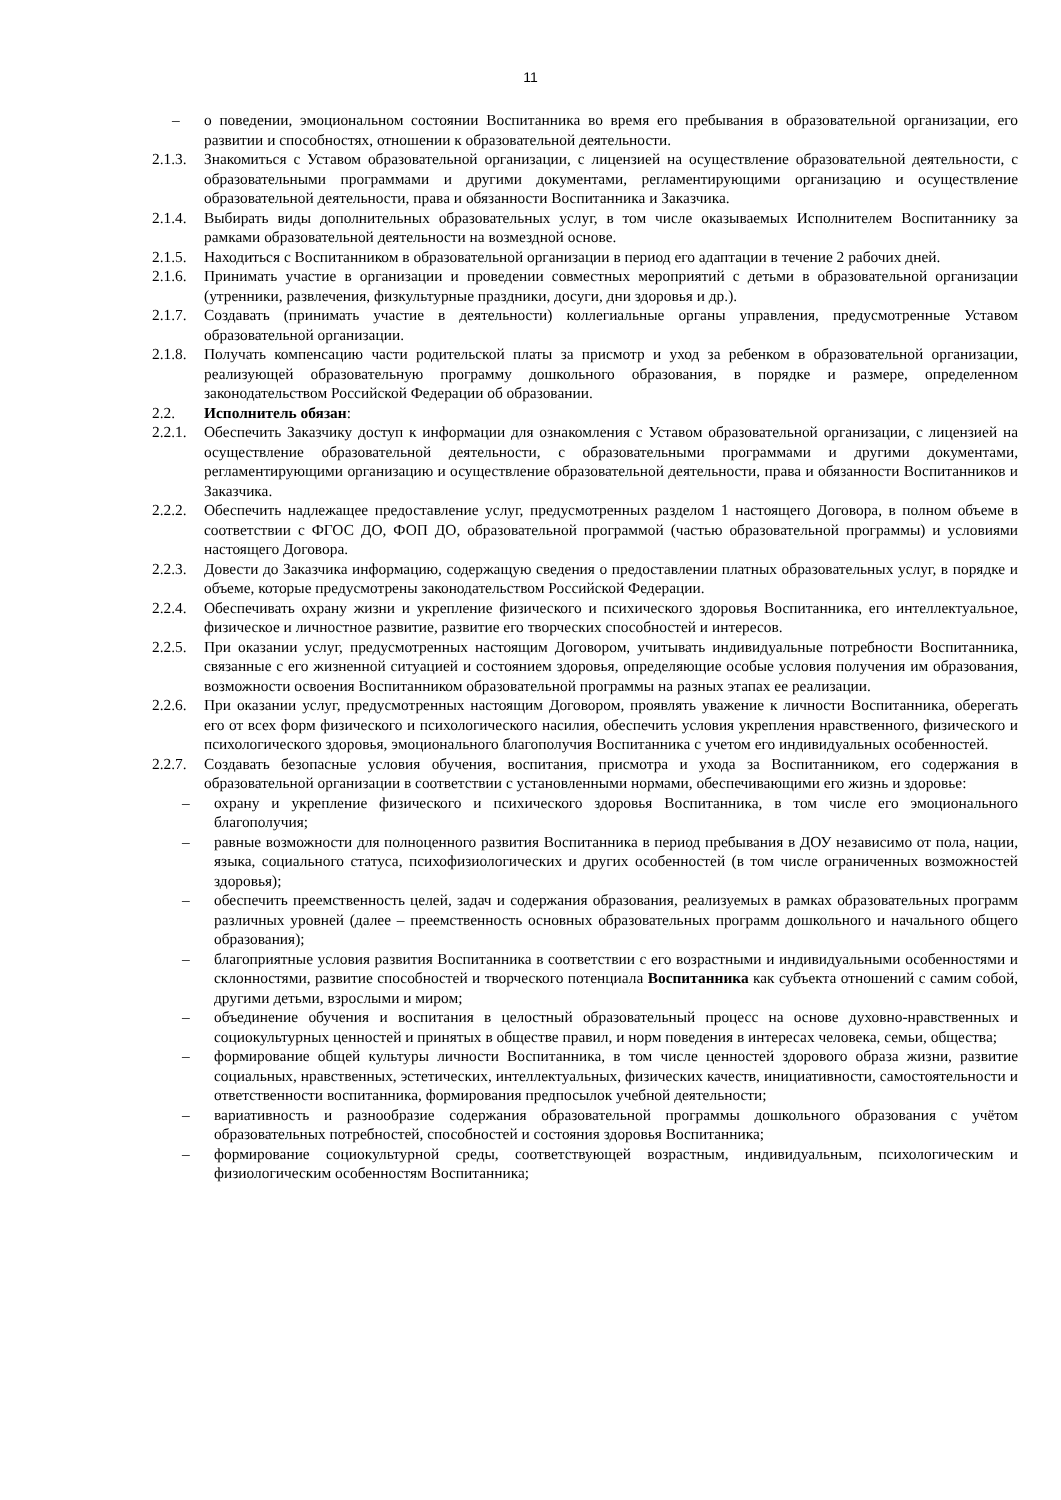11
– о поведении, эмоциональном состоянии Воспитанника во время его пребывания в образовательной организации, его развитии и способностях, отношении к образовательной деятельности.
2.1.3. Знакомиться с Уставом образовательной организации, с лицензией на осуществление образовательной деятельности, с образовательными программами и другими документами, регламентирующими организацию и осуществление образовательной деятельности, права и обязанности Воспитанника и Заказчика.
2.1.4. Выбирать виды дополнительных образовательных услуг, в том числе оказываемых Исполнителем Воспитаннику за рамками образовательной деятельности на возмездной основе.
2.1.5. Находиться с Воспитанником в образовательной организации в период его адаптации в течение 2 рабочих дней.
2.1.6. Принимать участие в организации и проведении совместных мероприятий с детьми в образовательной организации (утренники, развлечения, физкультурные праздники, досуги, дни здоровья и др.).
2.1.7. Создавать (принимать участие в деятельности) коллегиальные органы управления, предусмотренные Уставом образовательной организации.
2.1.8. Получать компенсацию части родительской платы за присмотр и уход за ребенком в образовательной организации, реализующей образовательную программу дошкольного образования, в порядке и размере, определенном законодательством Российской Федерации об образовании.
2.2. Исполнитель обязан:
2.2.1. Обеспечить Заказчику доступ к информации для ознакомления с Уставом образовательной организации, с лицензией на осуществление образовательной деятельности, с образовательными программами и другими документами, регламентирующими организацию и осуществление образовательной деятельности, права и обязанности Воспитанников и Заказчика.
2.2.2. Обеспечить надлежащее предоставление услуг, предусмотренных разделом 1 настоящего Договора, в полном объеме в соответствии с ФГОС ДО, ФОП ДО, образовательной программой (частью образовательной программы) и условиями настоящего Договора.
2.2.3. Довести до Заказчика информацию, содержащую сведения о предоставлении платных образовательных услуг, в порядке и объеме, которые предусмотрены законодательством Российской Федерации.
2.2.4. Обеспечивать охрану жизни и укрепление физического и психического здоровья Воспитанника, его интеллектуальное, физическое и личностное развитие, развитие его творческих способностей и интересов.
2.2.5. При оказании услуг, предусмотренных настоящим Договором, учитывать индивидуальные потребности Воспитанника, связанные с его жизненной ситуацией и состоянием здоровья, определяющие особые условия получения им образования, возможности освоения Воспитанником образовательной программы на разных этапах ее реализации.
2.2.6. При оказании услуг, предусмотренных настоящим Договором, проявлять уважение к личности Воспитанника, оберегать его от всех форм физического и психологического насилия, обеспечить условия укрепления нравственного, физического и психологического здоровья, эмоционального благополучия Воспитанника с учетом его индивидуальных особенностей.
2.2.7. Создавать безопасные условия обучения, воспитания, присмотра и ухода за Воспитанником, его содержания в образовательной организации в соответствии с установленными нормами, обеспечивающими его жизнь и здоровье:
– охрану и укрепление физического и психического здоровья Воспитанника, в том числе его эмоционального благополучия;
– равные возможности для полноценного развития Воспитанника в период пребывания в ДОУ независимо от пола, нации, языка, социального статуса, психофизиологических и других особенностей (в том числе ограниченных возможностей здоровья);
– обеспечить преемственность целей, задач и содержания образования, реализуемых в рамках образовательных программ различных уровней (далее – преемственность основных образовательных программ дошкольного и начального общего образования);
– благоприятные условия развития Воспитанника в соответствии с его возрастными и индивидуальными особенностями и склонностями, развитие способностей и творческого потенциала Воспитанника как субъекта отношений с самим собой, другими детьми, взрослыми и миром;
– объединение обучения и воспитания в целостный образовательный процесс на основе духовно-нравственных и социокультурных ценностей и принятых в обществе правил, и норм поведения в интересах человека, семьи, общества;
– формирование общей культуры личности Воспитанника, в том числе ценностей здорового образа жизни, развитие социальных, нравственных, эстетических, интеллектуальных, физических качеств, инициативности, самостоятельности и ответственности воспитанника, формирования предпосылок учебной деятельности;
– вариативность и разнообразие содержания образовательной программы дошкольного образования с учётом образовательных потребностей, способностей и состояния здоровья Воспитанника;
– формирование социокультурной среды, соответствующей возрастным, индивидуальным, психологическим и физиологическим особенностям Воспитанника;